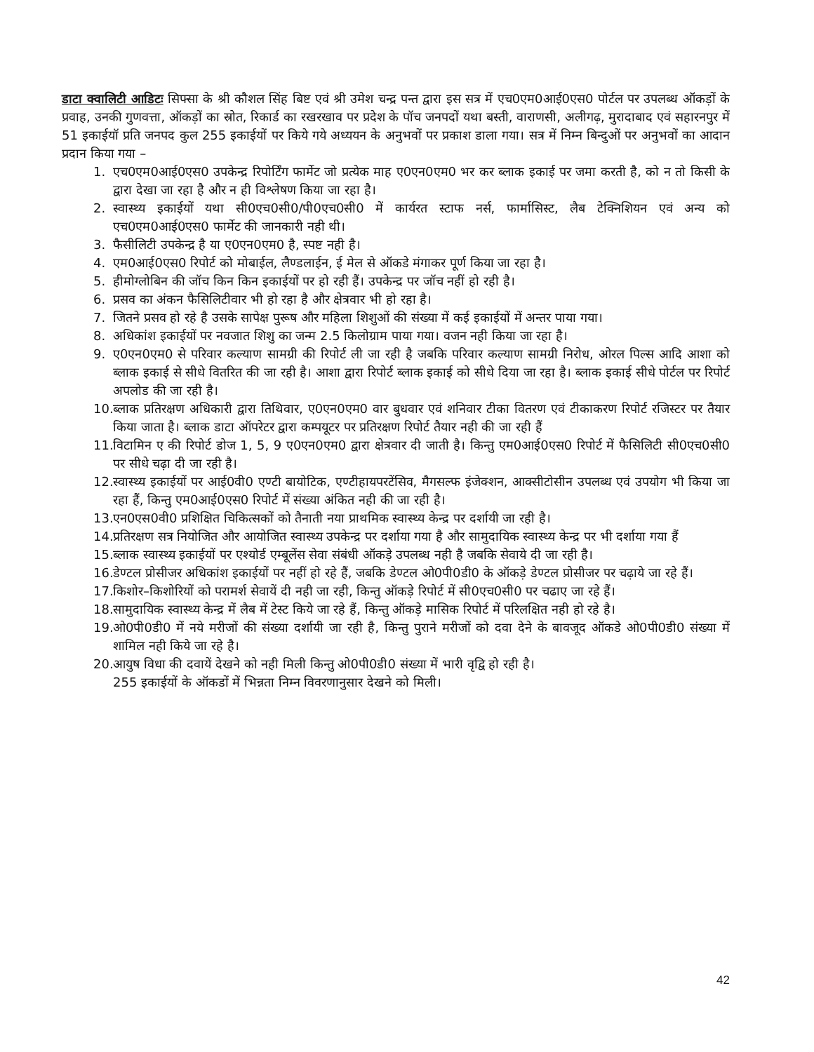डाटा क्वालिटी आडिटः सिफ्सा के श्री कौशल सिंह बिष्ट एवं श्री उमेश चन्द्र पन्त द्वारा इस सत्र में एच0एम0आई0एस0 पोर्टल पर उपलब्ध ऑकड़ों के प्रवाह, उनकी गुणवत्ता, ऑकड़ों का स्रोत, रिकार्ड का रखरखाव पर प्रदेश के पॉच जनपदों यथा बस्ती, वाराणसी, अलीगढ़, मुरादाबाद एवं सहारनपुर में 51 इकाईयॉ प्रति जनपद कुल 255 इकाईयों पर किये गये अध्ययन के अनुभवों पर प्रकाश डाला गया। सत्र में निम्न बिन्दुओं पर अनुभवों का आदान प्रदान किया गया –
1. एच0एम0आई0एस0 उपकेन्द्र रिपोर्टिंग फार्मेट जो प्रत्येक माह ए0एन0एम0 भर कर ब्लाक इकाई पर जमा करती है, को न तो किसी के द्वारा देखा जा रहा है और न ही विश्लेषण किया जा रहा है।
2. स्वास्थ्य इकाईयों यथा सी0एच0सी0/पी0एच0सी0 में कार्यरत स्टाफ नर्स, फार्मासिस्ट, लैब टेक्निशियन एवं अन्य को एच0एम0आई0एस0 फार्मेट की जानकारी नही थी।
3. फैसीलिटी उपकेन्द्र है या ए0एन0एम0 है, स्पष्ट नही है।
4. एम0आई0एस0 रिपोर्ट को मोबाईल, लैण्डलाईन, ई मेल से ऑकडे मंगाकर पूर्ण किया जा रहा है।
5. हीमोग्लोबिन की जॉच किन किन इकाईयों पर हो रही हैं। उपकेन्द्र पर जॉच नहीं हो रही है।
6. प्रसव का अंकन फैसिलिटीवार भी हो रहा है और क्षेत्रवार भी हो रहा है।
7. जितने प्रसव हो रहे है उसके सापेक्ष पुरूष और महिला शिशुओं की संख्या में कई इकाईयों में अन्तर पाया गया।
8. अधिकांश इकाईयों पर नवजात शिशु का जन्म 2.5 किलोग्राम पाया गया। वजन नही किया जा रहा है।
9. ए0एन0एम0 से परिवार कल्याण सामग्री की रिपोर्ट ली जा रही है जबकि परिवार कल्याण सामग्री निरोध, ओरल पिल्स आदि आशा को ब्लाक इकाई से सीधे वितरित की जा रही है। आशा द्वारा रिपोर्ट ब्लाक इकाई को सीधे दिया जा रहा है। ब्लाक इकाई सीधे पोर्टल पर रिपोर्ट अपलोड की जा रही है।
10. ब्लाक प्रतिरक्षण अधिकारी द्वारा तिथिवार, ए0एन0एम0 वार बुधवार एवं शनिवार टीका वितरण एवं टीकाकरण रिपोर्ट रजिस्टर पर तैयार किया जाता है। ब्लाक डाटा ऑपरेटर द्वारा कम्पयूटर पर प्रतिरक्षण रिपोर्ट तैयार नही की जा रही हैं
11. विटामिन ए की रिपोर्ट डोज 1, 5, 9 ए0एन0एम0 द्वारा क्षेत्रवार दी जाती है। किन्तु एम0आई0एस0 रिपोर्ट में फैसिलिटी सी0एच0सी0 पर सीधे चढ़ा दी जा रही है।
12. स्वास्थ्य इकाईयों पर आई0वी0 एण्टी बायोटिक, एण्टीहायपरटेंसिव, मैगसल्फ इंजेक्शन, आक्सीटोसीन उपलब्ध एवं उपयोग भी किया जा रहा हैं, किन्तु एम0आई0एस0 रिपोर्ट में संख्या अंकित नही की जा रही है।
13. एन0एस0वी0 प्रशिक्षित चिकित्सकों को तैनाती नया प्राथमिक स्वास्थ्य केन्द्र पर दर्शायी जा रही है।
14. प्रतिरक्षण सत्र नियोजित और आयोजित स्वास्थ्य उपकेन्द्र पर दर्शाया गया है और सामुदायिक स्वास्थ्य केन्द्र पर भी दर्शाया गया हैं
15. ब्लाक स्वास्थ्य इकाईयों पर एश्योर्ड एम्बूलेंस सेवा संबंधी ऑकड़े उपलब्ध नही है जबकि सेवाये दी जा रही है।
16. डेण्टल प्रोसीजर अधिकांश इकाईयों पर नहीं हो रहे हैं, जबकि डेण्टल ओ0पी0डी0 के ऑकड़े डेण्टल प्रोसीजर पर चढ़ाये जा रहे हैं।
17. किशोर–किशोरियों को परामर्श सेवायें दी नही जा रही, किन्तु ऑकड़े रिपोर्ट में सी0एच0सी0 पर चढाए जा रहे हैं।
18. सामुदायिक स्वास्थ्य केन्द्र में लैब में टेस्ट किये जा रहे हैं, किन्तु ऑकड़े मासिक रिपोर्ट में परिलक्षित नही हो रहे है।
19. ओ0पी0डी0 में नये मरीजों की संख्या दर्शायी जा रही है, किन्तु पुराने मरीजों को दवा देने के बावजूद ऑकडे ओ0पी0डी0 संख्या में शामिल नही किये जा रहे है।
20. आयुष विधा की दवायें देखने को नही मिली किन्तु ओ0पी0डी0 संख्या में भारी वृद्वि हो रही है।
255 इकाईयों के ऑकडों में भिन्नता निम्न विवरणानुसार देखने को मिली।
42